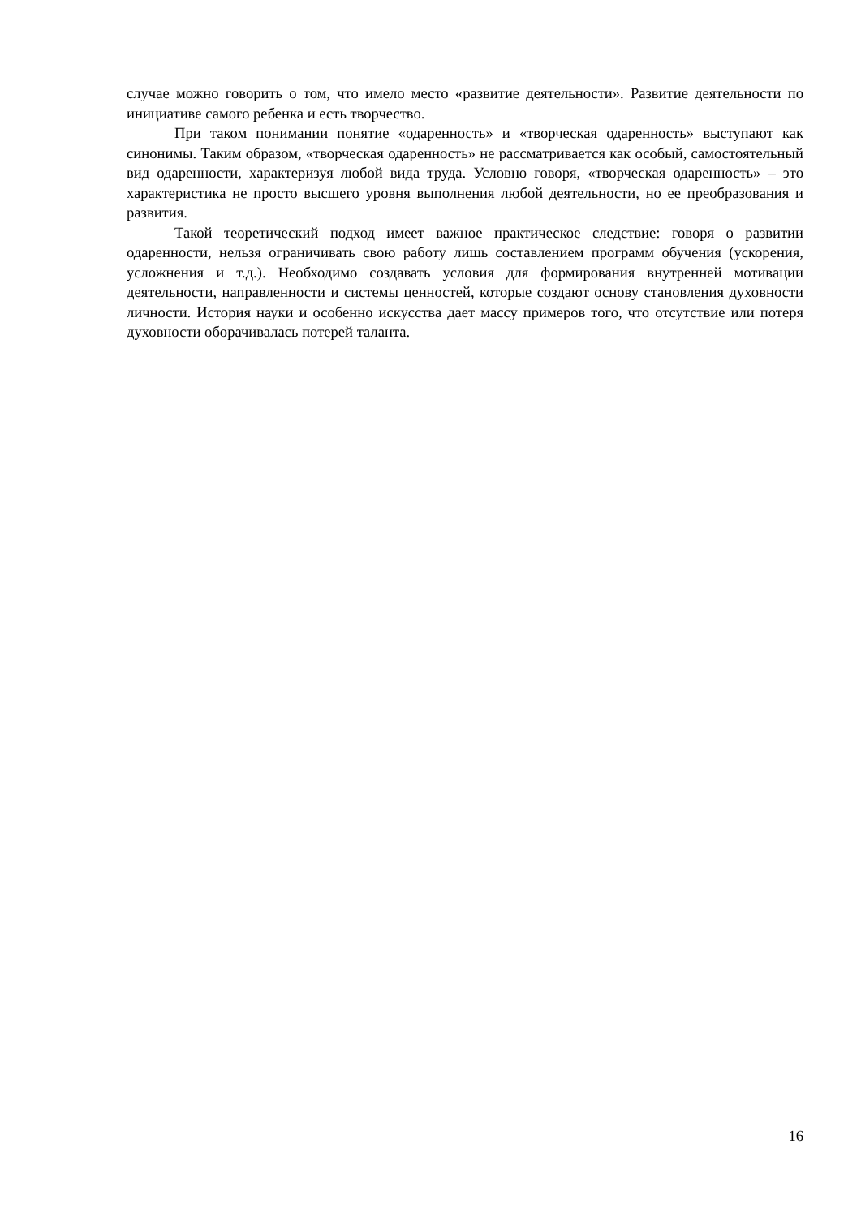случае можно говорить о том, что имело место «развитие деятельности». Развитие деятельности по инициативе самого ребенка и есть творчество.
При таком понимании понятие «одаренность» и «творческая одаренность» выступают как синонимы. Таким образом, «творческая одаренность» не рассматривается как особый, самостоятельный вид одаренности, характеризуя любой вида труда. Условно говоря, «творческая одаренность» – это характеристика не просто высшего уровня выполнения любой деятельности, но ее преобразования и развития.
Такой теоретический подход имеет важное практическое следствие: говоря о развитии одаренности, нельзя ограничивать свою работу лишь составлением программ обучения (ускорения, усложнения и т.д.). Необходимо создавать условия для формирования внутренней мотивации деятельности, направленности и системы ценностей, которые создают основу становления духовности личности. История науки и особенно искусства дает массу примеров того, что отсутствие или потеря духовности оборачивалась потерей таланта.
16